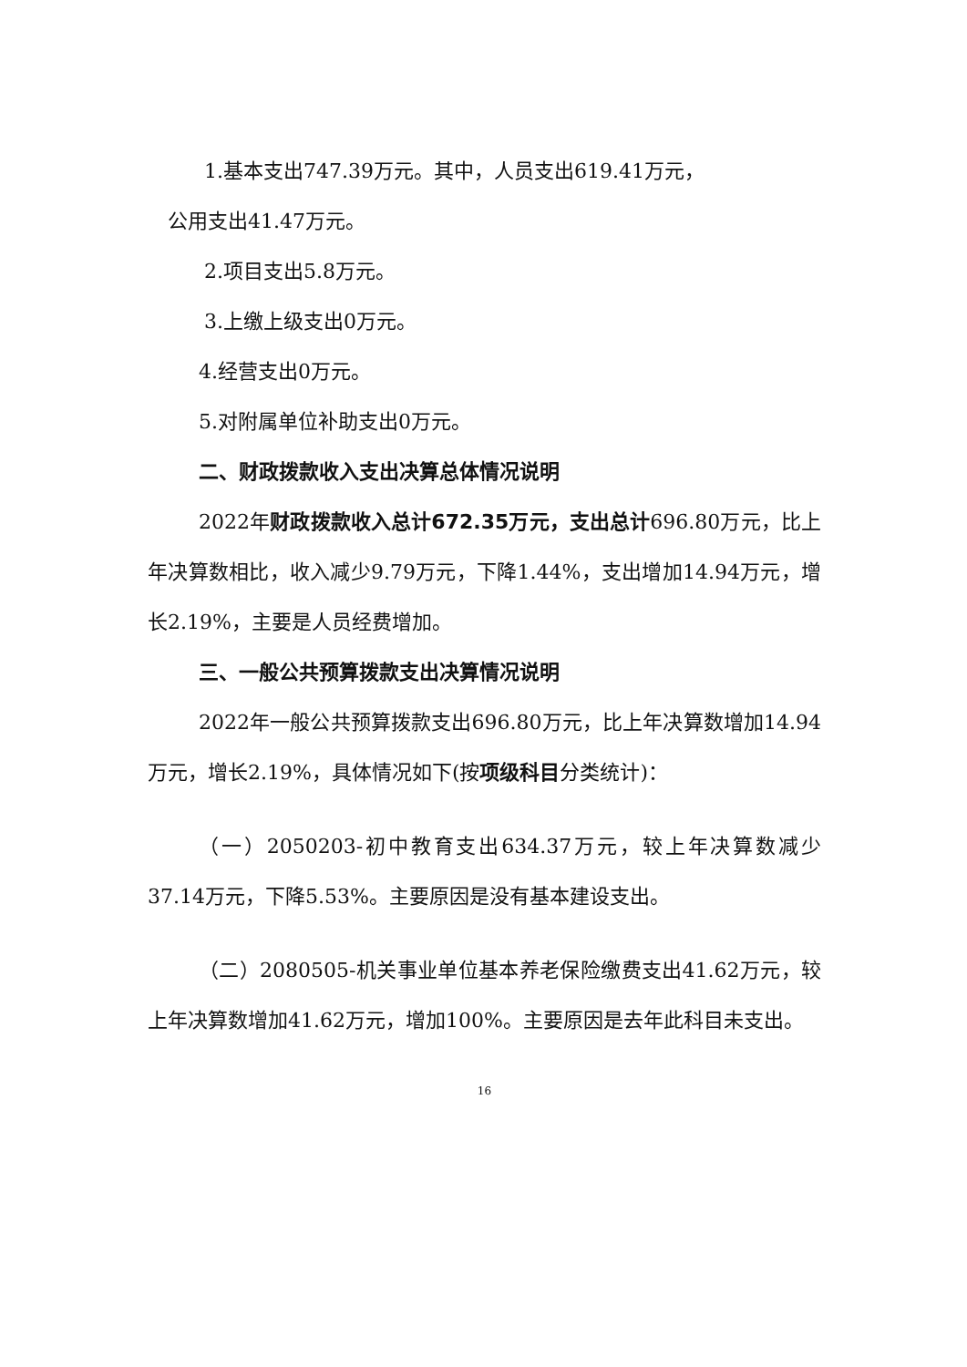1.基本支出747.39万元。其中，人员支出619.41万元，
公用支出41.47万元。
2.项目支出5.8万元。
3.上缴上级支出0万元。
4.经营支出0万元。
5.对附属单位补助支出0万元。
二、财政拨款收入支出决算总体情况说明
2022年财政拨款收入总计672.35万元，支出总计696.80万元，比上年决算数相比，收入减少9.79万元，下降1.44%，支出增加14.94万元，增长2.19%，主要是人员经费增加。
三、一般公共预算拨款支出决算情况说明
2022年一般公共预算拨款支出696.80万元，比上年决算数增加14.94万元，增长2.19%，具体情况如下(按项级科目分类统计)：
（一）2050203-初中教育支出634.37万元，较上年决算数减少37.14万元，下降5.53%。主要原因是没有基本建设支出。
（二）2080505-机关事业单位基本养老保险缴费支出41.62万元，较上年决算数增加41.62万元，增加100%。主要原因是去年此科目未支出。
16